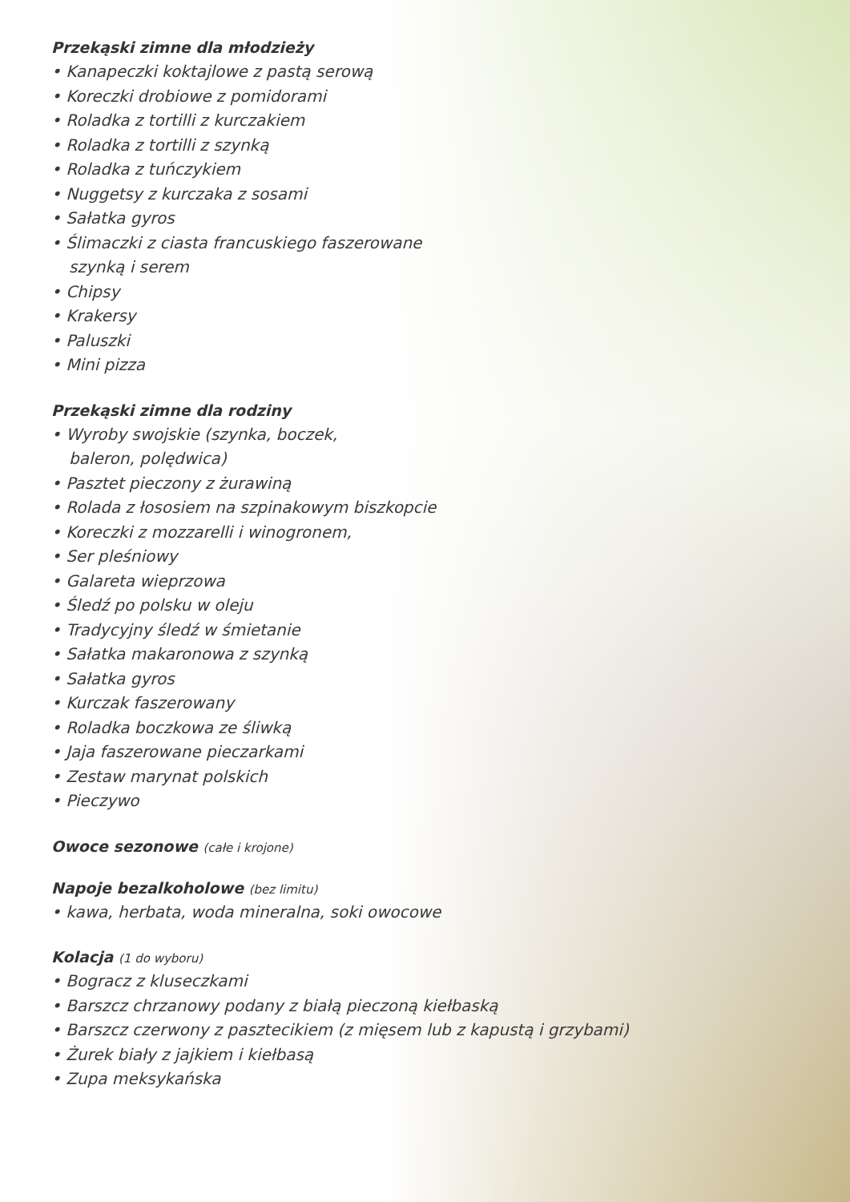Przekąski zimne dla młodzieży
• Kanapeczki koktajlowe z pastą serową
• Koreczki drobiowe z pomidorami
• Roladka z tortilli z kurczakiem
• Roladka z tortilli z szynką
• Roladka z tuńczykiem
• Nuggetsy z kurczaka z sosami
• Sałatka gyros
• Ślimaczki z ciasta francuskiego faszerowane
szynką i serem
• Chipsy
• Krakersy
• Paluszki
• Mini pizza
Przekąski zimne dla rodziny
• Wyroby swojskie (szynka, boczek,
baleron, polędwica)
• Pasztet pieczony z żurawiną
• Rolada z łososiem na szpinakowym biszkopcie
• Koreczki z mozzarelli i winogronem,
• Ser pleśniowy
• Galareta wieprzowa
• Śledź po polsku w oleju
• Tradycyjny śledź w śmietanie
• Sałatka makaronowa z szynką
• Sałatka gyros
• Kurczak faszerowany
• Roladka boczkowa ze śliwką
• Jaja faszerowane pieczarkami
• Zestaw marynat polskich
• Pieczywo
Owoce sezonowe (całe i krojone)
Napoje bezalkoholowe (bez limitu)
• kawa, herbata, woda mineralna, soki owocowe
Kolacja (1 do wyboru)
• Bogracz z kluseczkami
• Barszcz chrzanowy podany z białą pieczoną kiełbaską
• Barszcz czerwony z pasztecikiem (z mięsem lub z kapustą i grzybami)
• Żurek biały z jajkiem i kiełbasą
• Zupa meksykańska